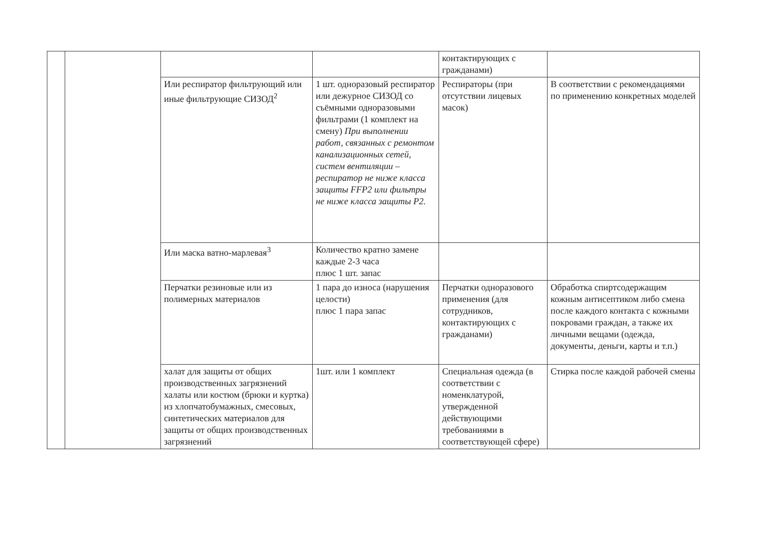| | | | | контактирующих с гражданами) | |
| | | Или респиратор фильтрующий или иные фильтрующие СИЗОД<sup>2</sup> | 1 шт. одноразовый респиратор или дежурное СИЗОД со съёмными одноразовыми фильтрами (1 комплект на смену) При выполнении работ, связанных с ремонтом канализационных сетей, систем вентиляции – респиратор не ниже класса защиты FFP2 или фильтры не ниже класса защиты P2. | Респираторы (при отсутствии лицевых масок) | В соответствии с рекомендациями по применению конкретных моделей |
| | | Или маска ватно-марлевая<sup>3</sup> | Количество кратно замене каждые 2-3 часа плюс 1 шт. запас | | |
| | | Перчатки резиновые или из полимерных материалов | 1 пара до износа (нарушения целости) плюс 1 пара запас | Перчатки одноразового применения (для сотрудников, контактирующих с гражданами) | Обработка спиртсодержащим кожным антисептиком либо смена после каждого контакта с кожными покровами граждан, а также их личными вещами (одежда, документы, деньги, карты и т.п.) |
| | | халат для защиты от общих производственных загрязнений халаты или костюм (брюки и куртка) из хлопчатобумажных, смесовых, синтетических материалов для защиты от общих производственных загрязнений | 1шт. или 1 комплект | Специальная одежда (в соответствии с номенклатурой, утвержденной действующими требованиями в соответствующей сфере) | Стирка после каждой рабочей смены |